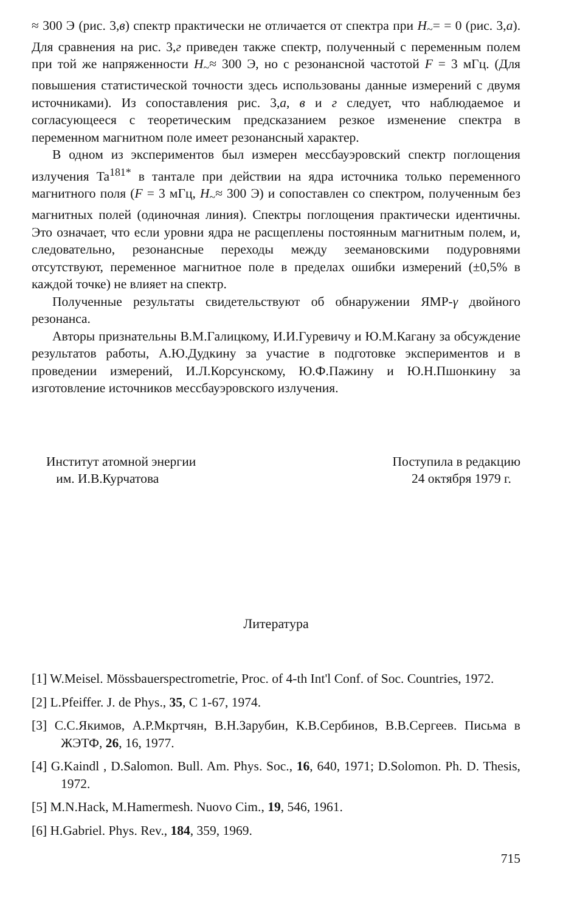≈ 300 Э (рис. 3,в) спектр практически не отличается от спектра при H<sub>~</sub>= = 0 (рис. 3,а). Для сравнения на рис. 3,г приведен также спектр, полученный с переменным полем при той же напряженности H<sub>~</sub>≈ 300 Э, но с резонансной частотой F = 3 мГц. (Для повышения статистической точности здесь использованы данные измерений с двумя источниками). Из сопоставления рис. 3,а, в и г следует, что наблюдаемое и согласующееся с теоретическим предсказанием резкое изменение спектра в переменном магнитном поле имеет резонансный характер.
В одном из экспериментов был измерен мессбауэровский спектр поглощения излучения Ta<sup>181*</sup> в тантале при действии на ядра источника только переменного магнитного поля (F = 3 мГц, H<sub>~</sub>≈ 300 Э) и сопоставлен со спектром, полученным без магнитных полей (одиночная линия). Спектры поглощения практически идентичны. Это означает, что если уровни ядра не расщеплены постоянным магнитным полем, и, следовательно, резонансные переходы между зеемановскими подуровнями отсутствуют, переменное магнитное поле в пределах ошибки измерений (±0,5% в каждой точке) не влияет на спектр.
Полученные результаты свидетельствуют об обнаружении ЯМР-γ двойного резонанса.
Авторы признательны В.М.Галицкому, И.И.Гуревичу и Ю.М.Кагану за обсуждение результатов работы, А.Ю.Дудкину за участие в подготовке экспериментов и в проведении измерений, И.Л.Корсунскому, Ю.Ф.Пажину и Ю.Н.Пшонкину за изготовление источников мессбауэровского излучения.
Институт атомной энергии
им. И.В.Курчатова
Поступила в редакцию
24 октября 1979 г.
Литература
[1] W.Meisel. Mössbauerspectrometrie, Proc. of 4-th Int'l Conf. of Soc. Countries, 1972.
[2] L.Pfeiffer. J. de Phys., 35, C 1-67, 1974.
[3] С.С.Якимов, А.Р.Мкртчян, В.Н.Зарубин, К.В.Сербинов, В.В.Сергеев. Письма в ЖЭТФ, 26, 16, 1977.
[4] G.Kaindl , D.Salomon. Bull. Am. Phys. Soc., 16, 640, 1971; D.Solomon. Ph. D. Thesis, 1972.
[5] M.N.Hack, M.Hamermesh. Nuovo Cim., 19, 546, 1961.
[6] H.Gabriel. Phys. Rev., 184, 359, 1969.
715